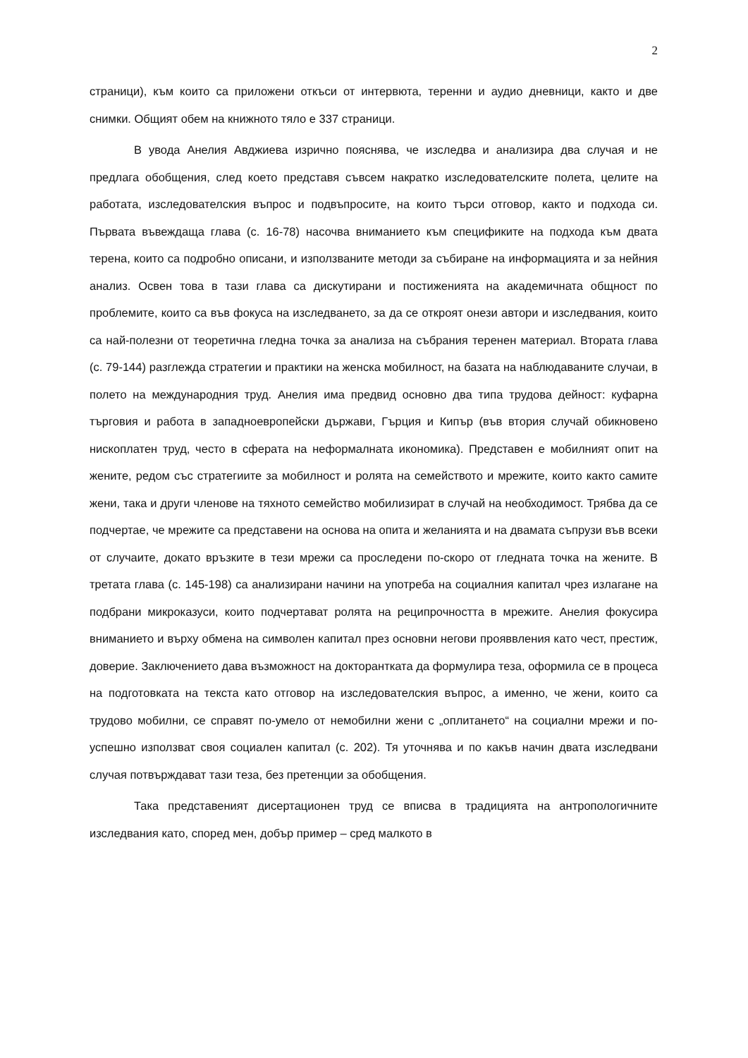2
страници), към които са приложени откъси от интервюта, теренни и аудио дневници, както и две снимки. Общият обем на книжното тяло е 337 страници.
В увода Анелия Авджиева изрично пояснява, че изследва и анализира два случая и не предлага обобщения, след което представя съвсем накратко изследователските полета, целите на работата, изследователския въпрос и подвъпросите, на които търси отговор, както и подхода си. Първата въвеждаща глава (с. 16-78) насочва вниманието към спецификите на подхода към двата терена, които са подробно описани, и използваните методи за събиране на информацията и за нейния анализ. Освен това в тази глава са дискутирани и постиженията на академичната общност по проблемите, които са във фокуса на изследването, за да се откроят онези автори и изследвания, които са най-полезни от теоретична гледна точка за анализа на събрания теренен материал. Втората глава (с. 79-144) разглежда стратегии и практики на женска мобилност, на базата на наблюдаваните случаи, в полето на международния труд. Анелия има предвид основно два типа трудова дейност: куфарна търговия и работа в западноевропейски държави, Гърция и Кипър (във втория случай обикновено нископлатен труд, често в сферата на неформалната икономика). Представен е мобилният опит на жените, редом със стратегиите за мобилност и ролята на семейството и мрежите, които както самите жени, така и други членове на тяхното семейство мобилизират в случай на необходимост. Трябва да се подчертае, че мрежите са представени на основа на опита и желанията и на двамата съпрузи във всеки от случаите, докато връзките в тези мрежи са проследени по-скоро от гледната точка на жените. В третата глава (с. 145-198) са анализирани начини на употреба на социалния капитал чрез излагане на подбрани микроказуси, които подчертават ролята на реципрочността в мрежите. Анелия фокусира вниманието и върху обмена на символен капитал през основни негови прояввления като чест, престиж, доверие. Заключението дава възможност на докторантката да формулира теза, оформила се в процеса на подготовката на текста като отговор на изследователския въпрос, а именно, че жени, които са трудово мобилни, се справят по-умело от немобилни жени с „оплитането“ на социални мрежи и по-успешно използват своя социален капитал (с. 202). Тя уточнява и по какъв начин двата изследвани случая потвърждават тази теза, без претенции за обобщения.
Така представеният дисертационен труд се вписва в традицията на антропологичните изследвания като, според мен, добър пример – сред малкото в